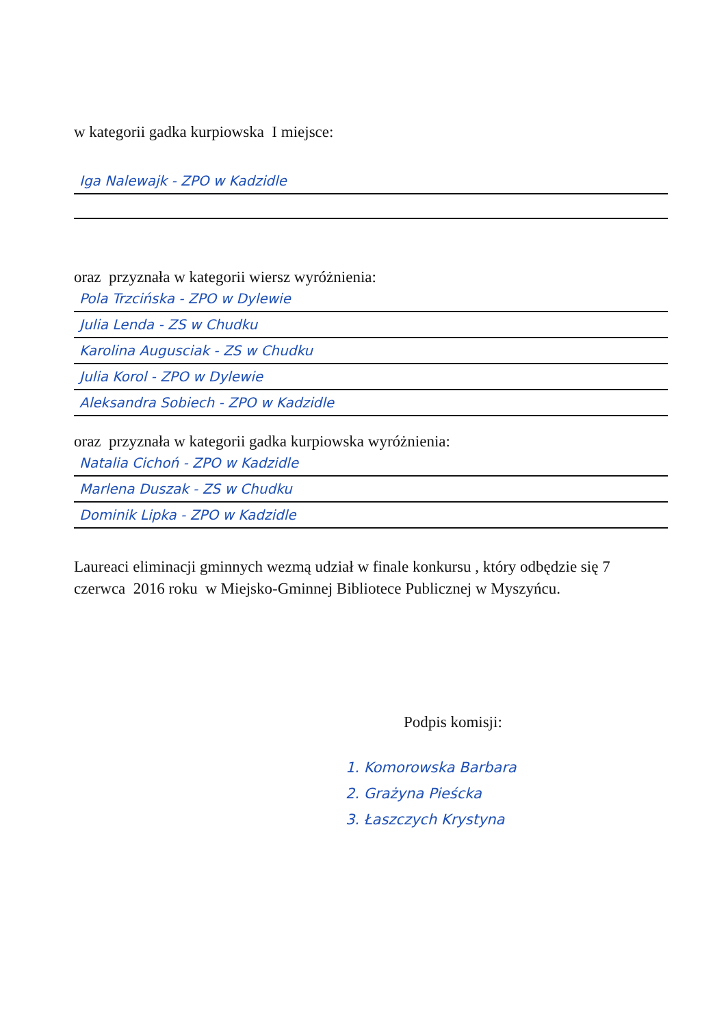w kategorii gadka kurpiowska I miejsce:
Iga Nalewajk - ZPO w Kadzidle
oraz przyznała w kategorii wiersz wyróżnienia:
Pola Trzcińska - ZPO w Dylewie
Julia Lenda - ZS w Chudku
Karolina Augusciak - ZS w Chudku
Julia Korol - ZPO w Dylewie
Aleksandra Sobiech - ZPO w Kadzidle
oraz przyznała w kategorii gadka kurpiowska wyróżnienia:
Natalia Cichoń - ZPO w Kadzidle
Marlena Duszak - ZS w Chudku
Dominik Lipka - ZPO w Kadzidle
Laureaci eliminacji gminnych wezmą udział w finale konkursu , który odbędzie się 7 czerwca 2016 roku w Miejsko-Gminnej Bibliotece Publicznej w Myszyńcu.
Podpis komisji:
1. Komorowska Barbara
2. Grażyna Pieścka
3. Łaszczych Krystyna